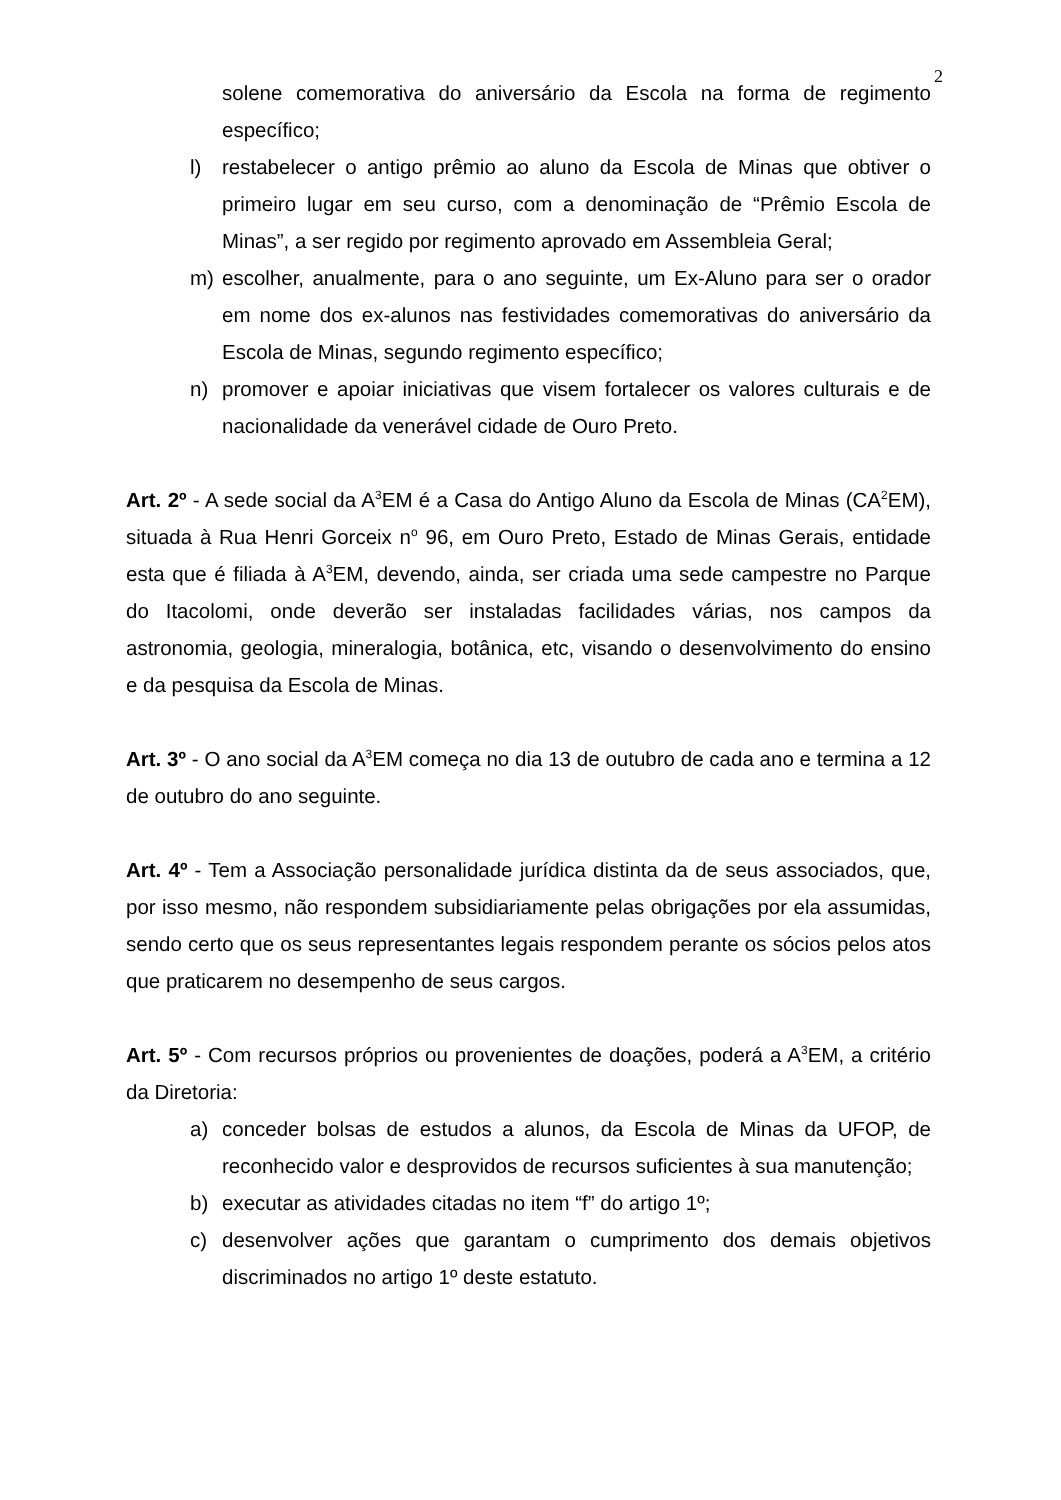2
solene comemorativa do aniversário da Escola na forma de regimento específico;
l) restabelecer o antigo prêmio ao aluno da Escola de Minas que obtiver o primeiro lugar em seu curso, com a denominação de “Prêmio Escola de Minas”, a ser regido por regimento aprovado em Assembleia Geral;
m) escolher, anualmente, para o ano seguinte, um Ex-Aluno para ser o orador em nome dos ex-alunos nas festividades comemorativas do aniversário da Escola de Minas, segundo regimento específico;
n) promover e apoiar iniciativas que visem fortalecer os valores culturais e de nacionalidade da venerável cidade de Ouro Preto.
Art. 2º - A sede social da A<sup>3</sup>EM é a Casa do Antigo Aluno da Escola de Minas (CA<sup>2</sup>EM), situada à Rua Henri Gorceix n<sup>o</sup> 96, em Ouro Preto, Estado de Minas Gerais, entidade esta que é filiada à A<sup>3</sup>EM, devendo, ainda, ser criada uma sede campestre no Parque do Itacolomi, onde deverão ser instaladas facilidades várias, nos campos da astronomia, geologia, mineralogia, botânica, etc, visando o desenvolvimento do ensino e da pesquisa da Escola de Minas.
Art. 3º - O ano social da A<sup>3</sup>EM começa no dia 13 de outubro de cada ano e termina a 12 de outubro do ano seguinte.
Art. 4º - Tem a Associação personalidade jurídica distinta da de seus associados, que, por isso mesmo, não respondem subsidiariamente pelas obrigações por ela assumidas, sendo certo que os seus representantes legais respondem perante os sócios pelos atos que praticarem no desempenho de seus cargos.
Art. 5º - Com recursos próprios ou provenientes de doações, poderá a A<sup>3</sup>EM, a critério da Diretoria:
a) conceder bolsas de estudos a alunos, da Escola de Minas da UFOP, de reconhecido valor e desprovidos de recursos suficientes à sua manutenção;
b) executar as atividades citadas no item “f” do artigo 1º;
c) desenvolver ações que garantam o cumprimento dos demais objetivos discriminados no artigo 1º deste estatuto.